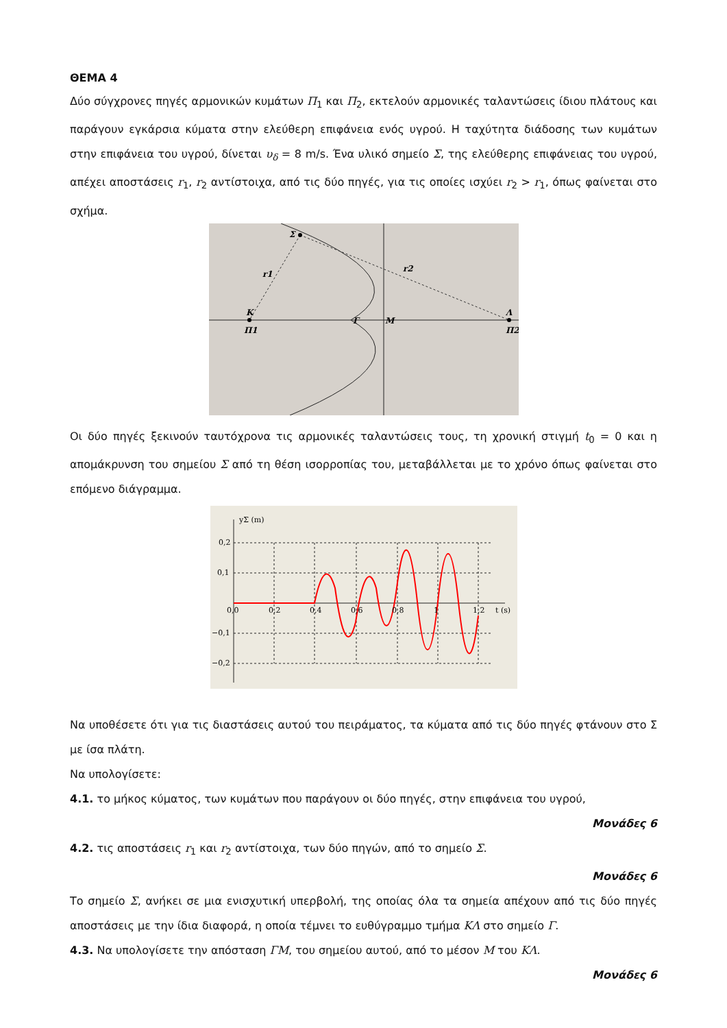ΘΕΜΑ 4
Δύο σύγχρονες πηγές αρμονικών κυμάτων Π<sub>1</sub> και Π<sub>2</sub>, εκτελούν αρμονικές ταλαντώσεις ίδιου πλάτους και παράγουν εγκάρσια κύματα στην ελεύθερη επιφάνεια ενός υγρού. Η ταχύτητα διάδοσης των κυμάτων στην επιφάνεια του υγρού, δίνεται υ<sub>δ</sub> = 8 m/s. Ένα υλικό σημείο Σ, της ελεύθερης επιφάνειας του υγρού, απέχει αποστάσεις r<sub>1</sub>, r<sub>2</sub> αντίστοιχα, από τις δύο πηγές, για τις οποίες ισχύει r<sub>2</sub> > r<sub>1</sub>, όπως φαίνεται στο σχήμα.
Σ
r1
r2
Κ
Π1
Γ
Μ
Λ
Π2
Οι δύο πηγές ξεκινούν ταυτόχρονα τις αρμονικές ταλαντώσεις τους, τη χρονική στιγμή t<sub>0</sub> = 0 και η απομάκρυνση του σημείου Σ από τη θέση ισορροπίας του, μεταβάλλεται με το χρόνο όπως φαίνεται στο επόμενο διάγραμμα.
yΣ (m)
0,2
0,1
−0,1
−0,2
0,0
0,2
0,4
0,6
0,8
1
1,2
t (s)
Να υποθέσετε ότι για τις διαστάσεις αυτού του πειράματος, τα κύματα από τις δύο πηγές φτάνουν στο Σ με ίσα πλάτη.
Να υπολογίσετε:
4.1. το μήκος κύματος, των κυμάτων που παράγουν οι δύο πηγές, στην επιφάνεια του υγρού,
Μονάδες 6
4.2. τις αποστάσεις r<sub>1</sub> και r<sub>2</sub> αντίστοιχα, των δύο πηγών, από το σημείο Σ.
Μονάδες 6
Το σημείο Σ, ανήκει σε μια ενισχυτική υπερβολή, της οποίας όλα τα σημεία απέχουν από τις δύο πηγές αποστάσεις με την ίδια διαφορά, η οποία τέμνει το ευθύγραμμο τμήμα ΚΛ στο σημείο Γ.
4.3. Να υπολογίσετε την απόσταση ΓΜ, του σημείου αυτού, από το μέσον Μ του ΚΛ.
Μονάδες 6